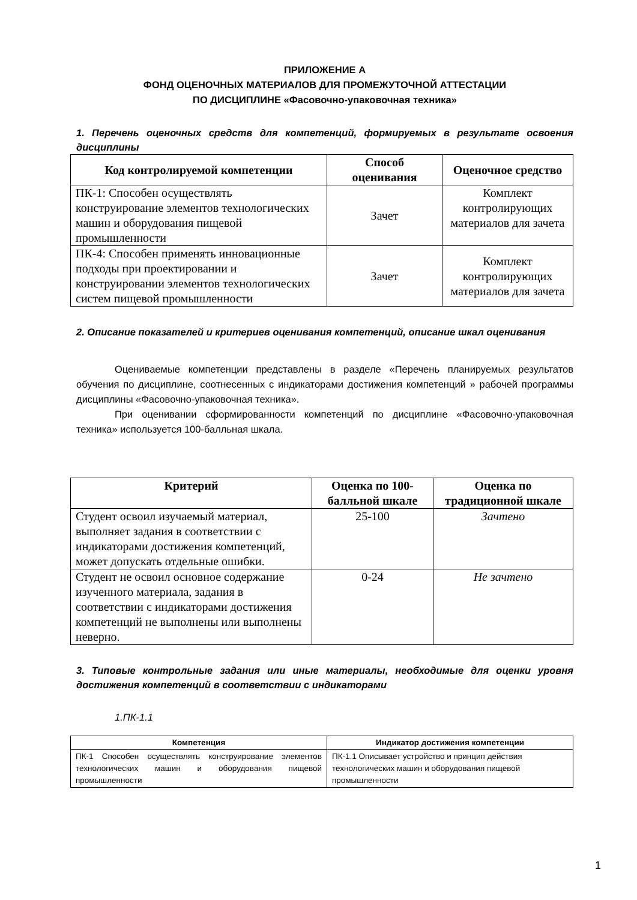ПРИЛОЖЕНИЕ А
ФОНД ОЦЕНОЧНЫХ МАТЕРИАЛОВ ДЛЯ ПРОМЕЖУТОЧНОЙ АТТЕСТАЦИИ
ПО ДИСЦИПЛИНЕ «Фасовочно-упаковочная техника»
1. Перечень оценочных средств для компетенций, формируемых в результате освоения дисциплины
| Код контролируемой компетенции | Способ оценивания | Оценочное средство |
| --- | --- | --- |
| ПК-1: Способен осуществлять конструирование элементов технологических машин и оборудования пищевой промышленности | Зачет | Комплект контролирующих материалов для зачета |
| ПК-4: Способен применять инновационные подходы при проектировании и конструировании элементов технологических систем пищевой промышленности | Зачет | Комплект контролирующих материалов для зачета |
2. Описание показателей и критериев оценивания компетенций, описание шкал оценивания
Оцениваемые компетенции представлены в разделе «Перечень планируемых результатов обучения по дисциплине, соотнесенных с индикаторами достижения компетенций » рабочей программы дисциплины «Фасовочно-упаковочная техника».
При оценивании сформированности компетенций по дисциплине «Фасовочно-упаковочная техника» используется 100-балльная шкала.
| Критерий | Оценка по 100-балльной шкале | Оценка по традиционной шкале |
| --- | --- | --- |
| Студент освоил изучаемый материал, выполняет задания в соответствии с индикаторами достижения компетенций, может допускать отдельные ошибки. | 25-100 | Зачтено |
| Студент не освоил основное содержание изученного материала, задания в соответствии с индикаторами достижения компетенций не выполнены или выполнены неверно. | 0-24 | Не зачтено |
3. Типовые контрольные задания или иные материалы, необходимые для оценки уровня достижения компетенций в соответствии с индикаторами
1.ПК-1.1
| Компетенция | Индикатор достижения компетенции |
| --- | --- |
| ПК-1 Способен осуществлять конструирование элементов технологических машин и оборудования пищевой промышленности | ПК-1.1 Описывает устройство и принцип действия технологических машин и оборудования пищевой промышленности |
1